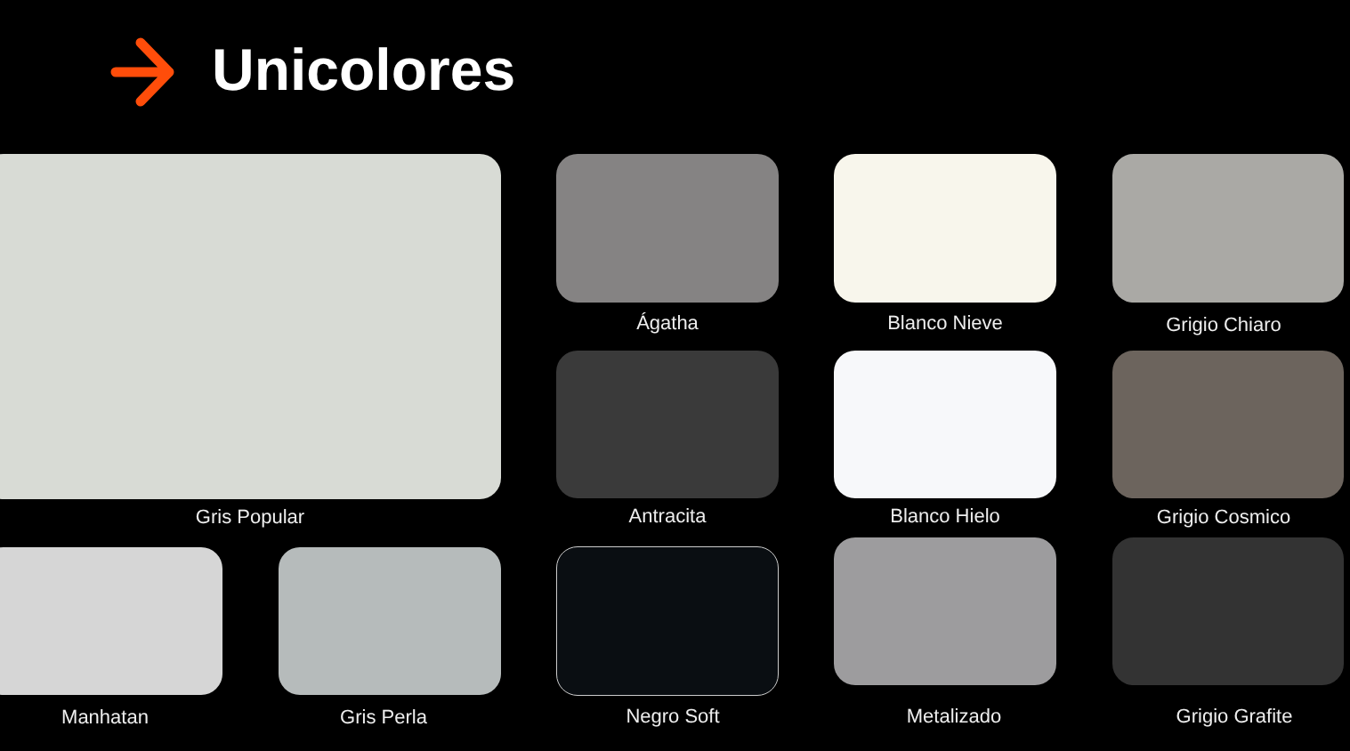Unicolores
Gris Popular
Ágatha Blanco Nieve Grigio Chiaro
Antracita Blanco Hielo Grigio Cosmico
Manhatan Gris Perla Negro Soft Metalizado Grigio Grafite